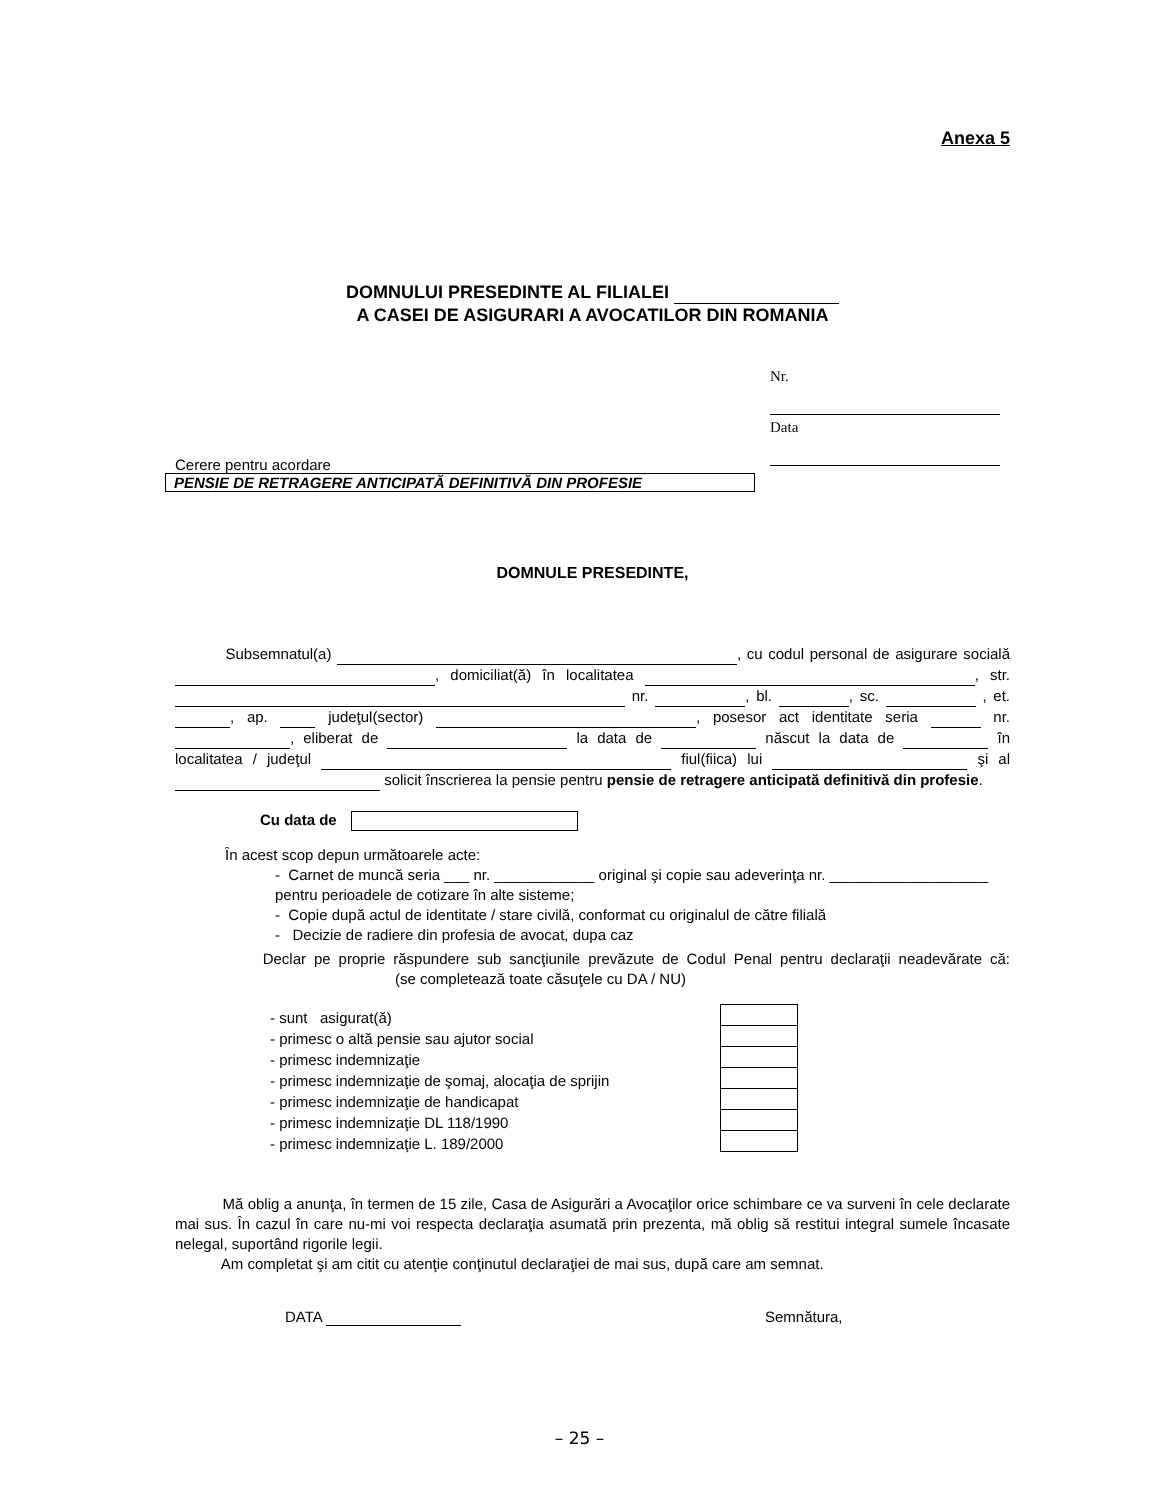Anexa 5
DOMNULUI PRESEDINTE AL FILIALEI
A CASEI DE ASIGURARI A AVOCATILOR DIN ROMANIA
Nr.
Data
Cerere pentru acordare
PENSIE DE RETRAGERE ANTICIPATĂ DEFINITIVĂ DIN PROFESIE
DOMNULE PRESEDINTE,
Subsemnatul(a) , cu codul personal de asigurare socială , domiciliat(ă) în localitatea , str. nr. , bl. , sc. , et. , ap. judeţul(sector) , posesor act identitate seria nr. , eliberat de la data de născut la data de în localitatea / judeţul fiul(fiica) lui şi al solicit înscrierea la pensie pentru pensie de retragere anticipată definitivă din profesie.
Cu data de
În acest scop depun următoarele acte:
- Carnet de muncă seria ___ nr. ____________ original şi copie sau adeverinţa nr. ___________________ pentru perioadele de cotizare în alte sisteme;
- Copie după actul de identitate / stare civilă, conformat cu originalul de către filială
- Decizie de radiere din profesia de avocat, dupa caz
Declar pe proprie răspundere sub sancţiunile prevăzute de Codul Penal pentru declaraţii neadevărate că: (se completează toate căsuţele cu DA / NU)
- sunt asigurat(ă)
- primesc o altă pensie sau ajutor social
- primesc indemnizaţie
- primesc indemnizaţie de şomaj, alocaţia de sprijin
- primesc indemnizaţie de handicapat
- primesc indemnizaţie DL 118/1990
- primesc indemnizaţie L. 189/2000
Mă oblig a anunţa, în termen de 15 zile, Casa de Asigurări a Avocaţilor orice schimbare ce va surveni în cele declarate mai sus. În cazul în care nu-mi voi respecta declaraţia asumată prin prezenta, mă oblig să restitui integral sumele încasate nelegal, suportând rigorile legii.
Am completat şi am citit cu atenţie conţinutul declaraţiei de mai sus, după care am semnat.
DATA Semnătura,
– 25 –